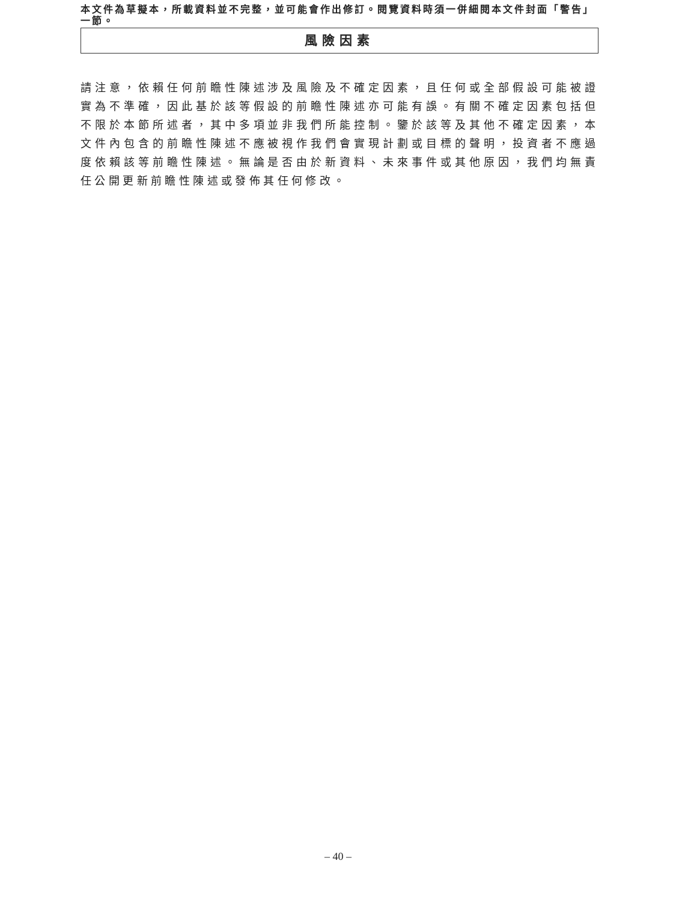本文件為草擬本，所載資料並不完整，並可能會作出修訂。閱覽資料時須一併細閱本文件封面「警告」一節。
風險因素
請注意，依賴任何前瞻性陳述涉及風險及不確定因素，且任何或全部假設可能被證實為不準確，因此基於該等假設的前瞻性陳述亦可能有誤。有關不確定因素包括但不限於本節所述者，其中多項並非我們所能控制。鑒於該等及其他不確定因素，本文件內包含的前瞻性陳述不應被視作我們會實現計劃或目標的聲明，投資者不應過度依賴該等前瞻性陳述。無論是否由於新資料、未來事件或其他原因，我們均無責任公開更新前瞻性陳述或發佈其任何修改。
– 40 –